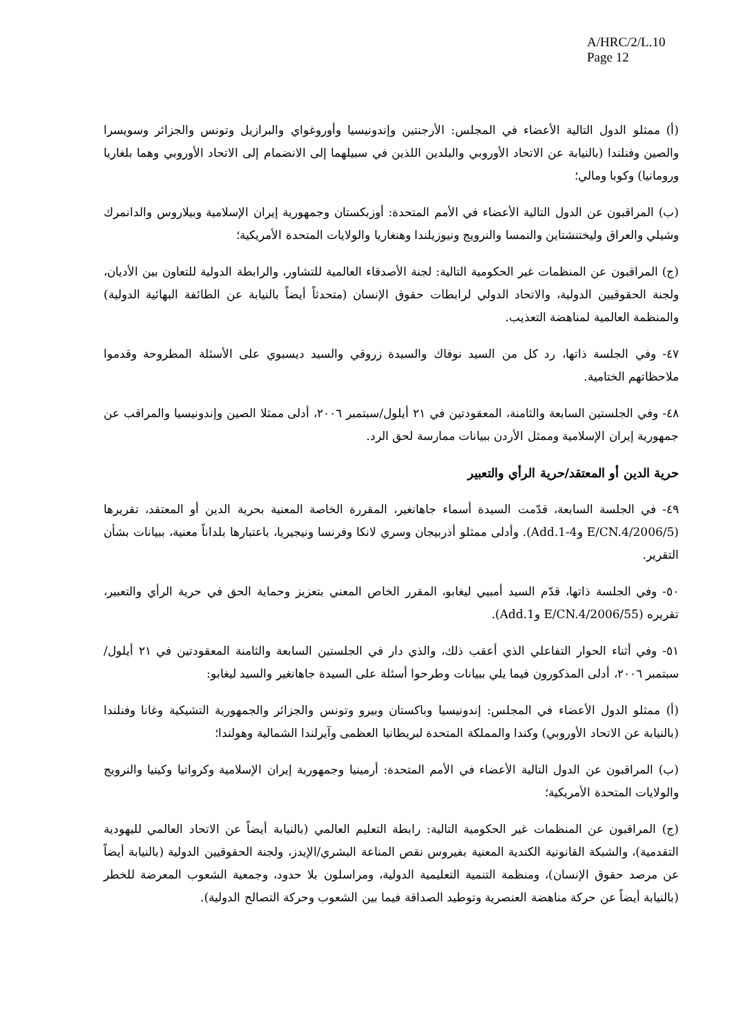A/HRC/2/L.10
Page 12
(أ) ممثلو الدول التالية الأعضاء في المجلس: الأرجنتين وإندونيسيا وأوروغواي والبرازيل وتونس والجزائر وسويسرا والصين وفنلندا (بالنيابة عن الاتحاد الأوروبي والبلدين اللذين في سبيلهما إلى الانضمام إلى الاتحاد الأوروبي وهما بلغاريا ورومانيا) وكوبا ومالي؛
(ب) المراقبون عن الدول التالية الأعضاء في الأمم المتحدة: أوزبكستان وجمهورية إيران الإسلامية وبيلاروس والدانمرك وشيلي والعراق وليختنشتاين والنمسا والنرويج ونيوزيلندا وهنغاريا والولايات المتحدة الأمريكية؛
(ج) المراقبون عن المنظمات غير الحكومية التالية: لجنة الأصدقاء العالمية للتشاور، والرابطة الدولية للتعاون بين الأديان، ولجنة الحقوقيين الدولية، والاتحاد الدولي لرابطات حقوق الإنسان (متحدثاً أيضاً بالنيابة عن الطائفة البهائية الدولية) والمنظمة العالمية لمناهضة التعذيب.
٤٧- وفي الجلسة ذاتها، رد كل من السيد نوفاك والسيدة زروقي والسيد ديسبوي على الأسئلة المطروحة وقدموا ملاحظاتهم الختامية.
٤٨- وفي الجلستين السابعة والثامنة، المعقودتين في ٢١ أيلول/سبتمبر ٢٠٠٦، أدلى ممثلا الصين وإندونيسيا والمراقب عن جمهورية إيران الإسلامية وممثل الأردن ببيانات ممارسة لحق الرد.
حرية الدين أو المعتقد/حرية الرأي والتعبير
٤٩- في الجلسة السابعة، قدّمت السيدة أسماء جاهانغير، المقررة الخاصة المعنية بحرية الدين أو المعتقد، تقريرها (E/CN.4/2006/5 وAdd.1-4). وأدلى ممثلو أذربيجان وسري لانكا وفرنسا ونيجيريا، باعتبارها بلداناً معنية، ببيانات بشأن التقرير.
٥٠- وفي الجلسة ذاتها، قدّم السيد أمبيي ليغابو، المقرر الخاص المعني بتعزيز وحماية الحق في حرية الرأي والتعبير، تقريره (E/CN.4/2006/55 وAdd.1).
٥١- وفي أثناء الحوار التفاعلي الذي أعقب ذلك، والذي دار في الجلستين السابعة والثامنة المعقودتين في ٢١ أيلول/سبتمبر ٢٠٠٦، أدلى المذكورون فيما يلي ببيانات وطرحوا أسئلة على السيدة جاهانغير والسيد ليغابو:
(أ) ممثلو الدول الأعضاء في المجلس: إندونيسيا وباكستان وبيرو وتونس والجزائر والجمهورية التشيكية وغانا وفنلندا (بالنيابة عن الاتحاد الأوروبي) وكندا والمملكة المتحدة لبريطانيا العظمى وآيرلندا الشمالية وهولندا؛
(ب) المراقبون عن الدول التالية الأعضاء في الأمم المتحدة: أرمينيا وجمهورية إيران الإسلامية وكرواتيا وكينيا والنرويج والولايات المتحدة الأمريكية؛
(ج) المراقبون عن المنظمات غير الحكومية التالية: رابطة التعليم العالمي (بالنيابة أيضاً عن الاتحاد العالمي لليهودية التقدمية)، والشبكة القانونية الكندية المعنية بفيروس نقص المناعة البشري/الإيدز، ولجنة الحقوقيين الدولية (بالنيابة أيضاً عن مرصد حقوق الإنسان)، ومنظمة التنمية التعليمية الدولية، ومراسلون بلا حدود، وجمعية الشعوب المعرضة للخطر (بالنيابة أيضاً عن حركة مناهضة العنصرية وتوطيد الصداقة فيما بين الشعوب وحركة التصالح الدولية).